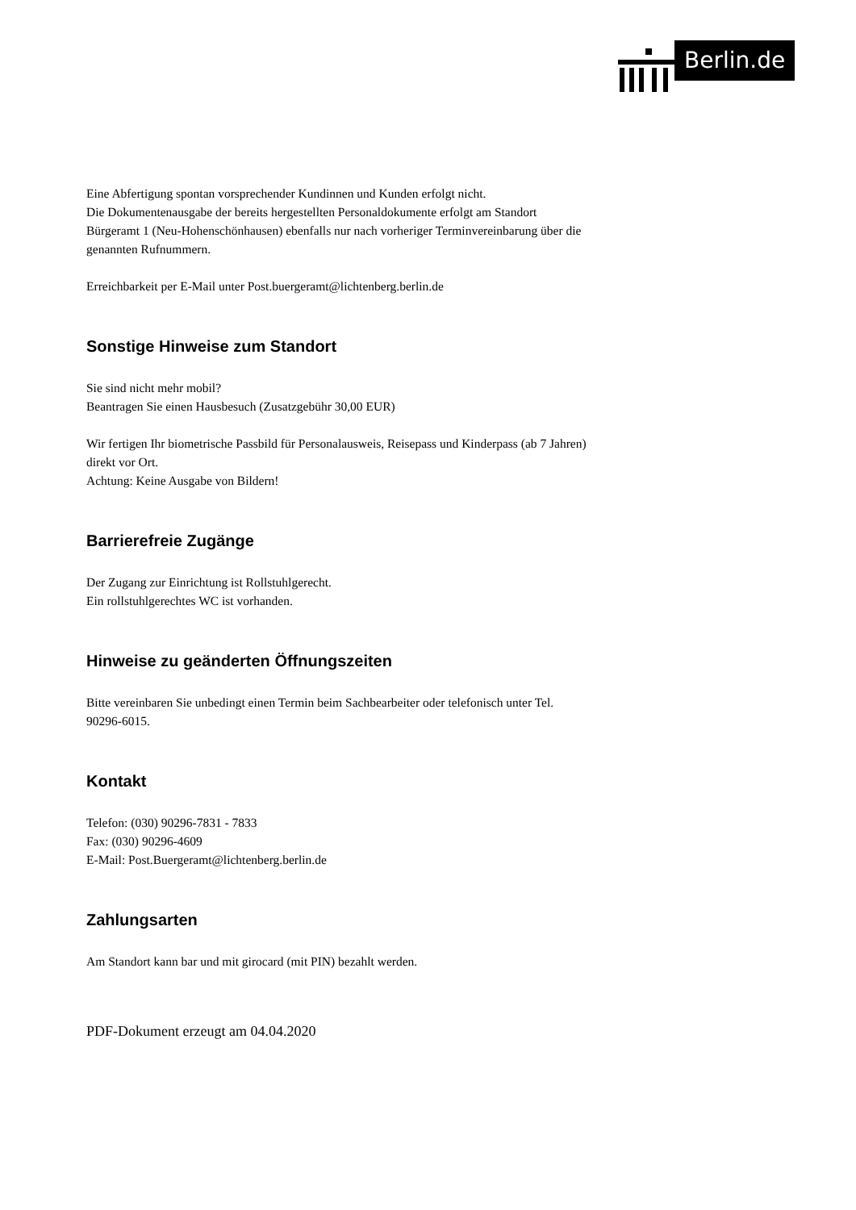Berlin.de
Eine Abfertigung spontan vorsprechender Kundinnen und Kunden erfolgt nicht.
Die Dokumentenausgabe der bereits hergestellten Personaldokumente erfolgt am Standort Bürgeramt 1 (Neu-Hohenschönhausen) ebenfalls nur nach vorheriger Terminvereinbarung über die genannten Rufnummern.
Erreichbarkeit per E-Mail unter Post.buergeramt@lichtenberg.berlin.de
Sonstige Hinweise zum Standort
Sie sind nicht mehr mobil?
Beantragen Sie einen Hausbesuch (Zusatzgebühr 30,00 EUR)
Wir fertigen Ihr biometrische Passbild für Personalausweis, Reisepass und Kinderpass (ab 7 Jahren) direkt vor Ort.
Achtung: Keine Ausgabe von Bildern!
Barrierefreie Zugänge
Der Zugang zur Einrichtung ist Rollstuhlgerecht.
Ein rollstuhlgerechtes WC ist vorhanden.
Hinweise zu geänderten Öffnungszeiten
Bitte vereinbaren Sie unbedingt einen Termin beim Sachbearbeiter oder telefonisch unter Tel. 90296-6015.
Kontakt
Telefon: (030) 90296-7831 - 7833
Fax: (030) 90296-4609
E-Mail: Post.Buergeramt@lichtenberg.berlin.de
Zahlungsarten
Am Standort kann bar und mit girocard (mit PIN) bezahlt werden.
PDF-Dokument erzeugt am 04.04.2020